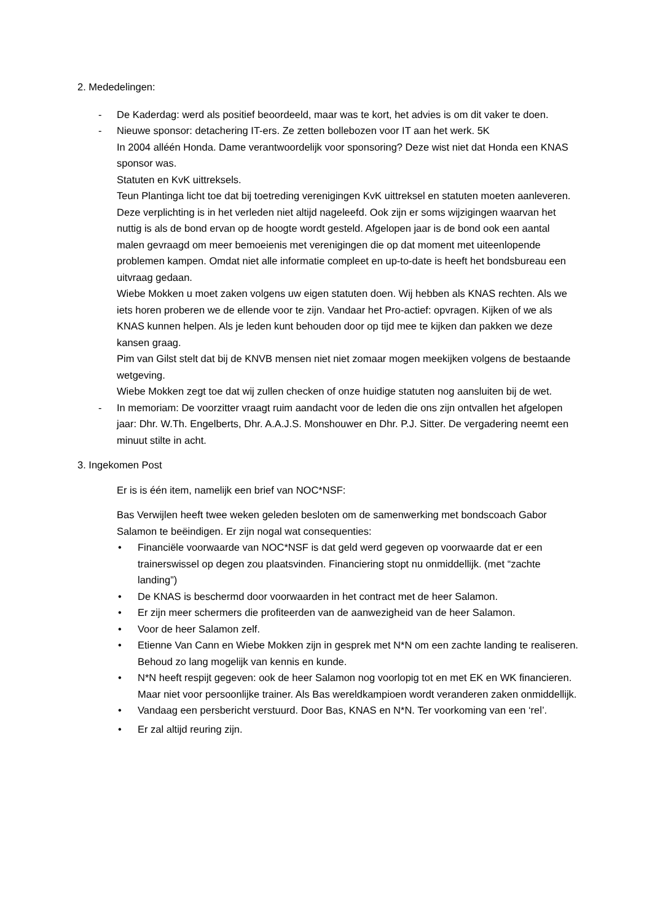2. Mededelingen:
- De Kaderdag: werd als positief beoordeeld, maar was te kort, het advies is om dit vaker te doen.
- Nieuwe sponsor: detachering IT-ers. Ze zetten bollebozen voor IT aan het werk. 5K
In 2004 alléén Honda. Dame verantwoordelijk voor sponsoring? Deze wist niet dat Honda een KNAS sponsor was.
Statuten en KvK uittreksels.
Teun Plantinga licht toe dat bij toetreding verenigingen KvK uittreksel en statuten moeten aanleveren. Deze verplichting is in het verleden niet altijd nageleefd. Ook zijn er soms wijzigingen waarvan het nuttig is als de bond ervan op de hoogte wordt gesteld. Afgelopen jaar is de bond ook een aantal malen gevraagd om meer bemoeienis met verenigingen die op dat moment met uiteenlopende problemen kampen. Omdat niet alle informatie compleet en up-to-date is heeft het bondsbureau een uitvraag gedaan.
Wiebe Mokken u moet zaken volgens uw eigen statuten doen. Wij hebben als KNAS rechten. Als we iets horen proberen we de ellende voor te zijn. Vandaar het Pro-actief: opvragen. Kijken of we als KNAS kunnen helpen. Als je leden kunt behouden door op tijd mee te kijken dan pakken we deze kansen graag.
Pim van Gilst stelt dat bij de KNVB mensen niet niet zomaar mogen meekijken volgens de bestaande wetgeving.
Wiebe Mokken zegt toe dat wij zullen checken of onze huidige statuten nog aansluiten bij de wet.
- In memoriam: De voorzitter vraagt ruim aandacht voor de leden die ons zijn ontvallen het afgelopen jaar: Dhr. W.Th. Engelberts, Dhr. A.A.J.S. Monshouwer en Dhr. P.J. Sitter. De vergadering neemt een minuut stilte in acht.
3. Ingekomen Post
Er is is één item, namelijk een brief van NOC*NSF:
Bas Verwijlen heeft twee weken geleden besloten om de samenwerking met bondscoach Gabor Salamon te beëindigen. Er zijn nogal wat consequenties:
• Financiële voorwaarde van NOC*NSF is dat geld werd gegeven op voorwaarde dat er een trainerswissel op degen zou plaatsvinden. Financiering stopt nu onmiddellijk. (met “zachte landing”)
• De KNAS is beschermd door voorwaarden in het contract met de heer Salamon.
• Er zijn meer schermers die profiteerden van de aanwezigheid van de heer Salamon.
• Voor de heer Salamon zelf.
• Etienne Van Cann en Wiebe Mokken zijn in gesprek met N*N om een zachte landing te realiseren. Behoud zo lang mogelijk van kennis en kunde.
• N*N heeft respijt gegeven: ook de heer Salamon nog voorlopig tot en met EK en WK financieren. Maar niet voor persoonlijke trainer. Als Bas wereldkampioen wordt veranderen zaken onmiddellijk.
• Vandaag een persbericht verstuurd. Door Bas, KNAS en N*N. Ter voorkoming van een ‘rel’.
• Er zal altijd reuring zijn.